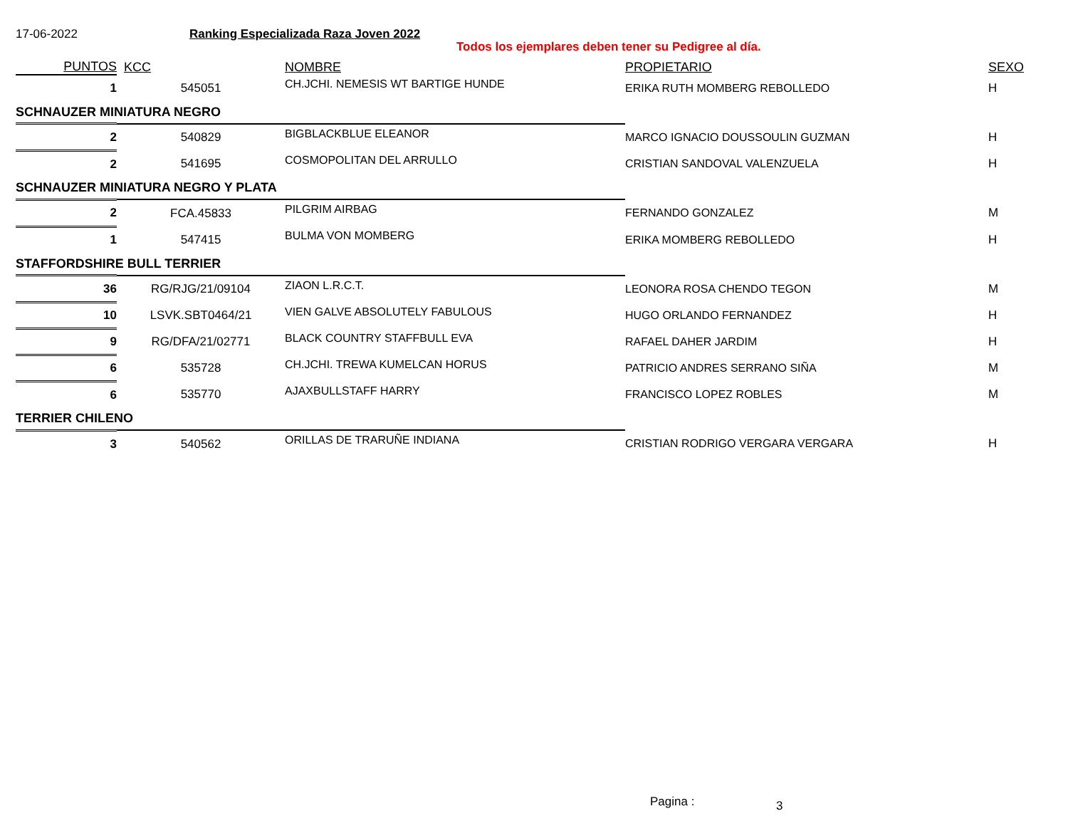17-06-2022
Ranking Especializada Raza Joven 2022
Todos los ejemplares deben tener su Pedigree al día.
| PUNTOS | KCC | NOMBRE | PROPIETARIO | SEXO |
| --- | --- | --- | --- | --- |
| 1 | 545051 | CH.JCHI. NEMESIS WT BARTIGE HUNDE | ERIKA RUTH MOMBERG REBOLLEDO | H |
| SCHNAUZER MINIATURA NEGRO | | | | |
| 2 | 540829 | BIGBLACKBLUE ELEANOR | MARCO IGNACIO DOUSSOULIN GUZMAN | H |
| 2 | 541695 | COSMOPOLITAN DEL ARRULLO | CRISTIAN SANDOVAL VALENZUELA | H |
| SCHNAUZER MINIATURA NEGRO Y PLATA | | | | |
| 2 | FCA.45833 | PILGRIM AIRBAG | FERNANDO GONZALEZ | M |
| 1 | 547415 | BULMA VON MOMBERG | ERIKA MOMBERG REBOLLEDO | H |
| STAFFORDSHIRE BULL TERRIER | | | | |
| 36 | RG/RJG/21/09104 | ZIAON L.R.C.T. | LEONORA ROSA CHENDO TEGON | M |
| 10 | LSVK.SBT0464/21 | VIEN GALVE ABSOLUTELY FABULOUS | HUGO ORLANDO FERNANDEZ | H |
| 9 | RG/DFA/21/02771 | BLACK COUNTRY STAFFBULL EVA | RAFAEL DAHER JARDIM | H |
| 6 | 535728 | CH.JCHI. TREWA KUMELCAN HORUS | PATRICIO ANDRES SERRANO SIÑA | M |
| 6 | 535770 | AJAXBULLSTAFF HARRY | FRANCISCO LOPEZ ROBLES | M |
| TERRIER CHILENO | | | | |
| 3 | 540562 | ORILLAS DE TRARUÑE INDIANA | CRISTIAN RODRIGO VERGARA VERGARA | H |
Pagina : 3